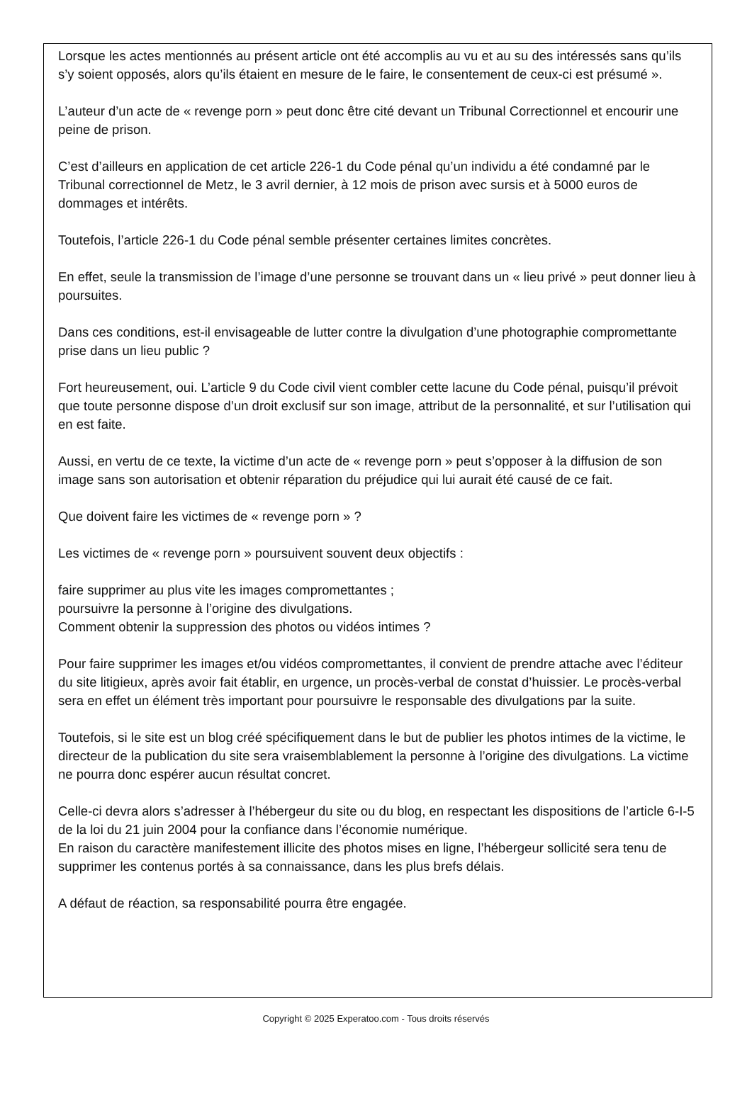Lorsque les actes mentionnés au présent article ont été accomplis au vu et au su des intéressés sans qu’ils s’y soient opposés, alors qu’ils étaient en mesure de le faire, le consentement de ceux-ci est présumé ».
L’auteur d’un acte de « revenge porn » peut donc être cité devant un Tribunal Correctionnel et encourir une peine de prison.
C’est d’ailleurs en application de cet article 226-1 du Code pénal qu’un individu a été condamné par le Tribunal correctionnel de Metz, le 3 avril dernier, à 12 mois de prison avec sursis et à 5000 euros de dommages et intérêts.
Toutefois, l’article 226-1 du Code pénal semble présenter certaines limites concrètes.
En effet, seule la transmission de l’image d’une personne se trouvant dans un « lieu privé » peut donner lieu à poursuites.
Dans ces conditions, est-il envisageable de lutter contre la divulgation d’une photographie compromettante prise dans un lieu public ?
Fort heureusement, oui. L’article 9 du Code civil vient combler cette lacune du Code pénal, puisqu’il prévoit que toute personne dispose d’un droit exclusif sur son image, attribut de la personnalité, et sur l’utilisation qui en est faite.
Aussi, en vertu de ce texte, la victime d’un acte de « revenge porn » peut s’opposer à la diffusion de son image sans son autorisation et obtenir réparation du préjudice qui lui aurait été causé de ce fait.
Que doivent faire les victimes de « revenge porn » ?
Les victimes de « revenge porn » poursuivent souvent deux objectifs :
faire supprimer au plus vite les images compromettantes ;
poursuivre la personne à l’origine des divulgations.
Comment obtenir la suppression des photos ou vidéos intimes ?
Pour faire supprimer les images et/ou vidéos compromettantes, il convient de prendre attache avec l’éditeur du site litigieux, après avoir fait établir, en urgence, un procès-verbal de constat d’huissier. Le procès-verbal sera en effet un élément très important pour poursuivre le responsable des divulgations par la suite.
Toutefois, si le site est un blog créé spécifiquement dans le but de publier les photos intimes de la victime, le directeur de la publication du site sera vraisemblablement la personne à l’origine des divulgations. La victime ne pourra donc espérer aucun résultat concret.
Celle-ci devra alors s’adresser à l’hébergeur du site ou du blog, en respectant les dispositions de l’article 6-I-5 de la loi du 21 juin 2004 pour la confiance dans l’économie numérique.
En raison du caractère manifestement illicite des photos mises en ligne, l’hébergeur sollicité sera tenu de supprimer les contenus portés à sa connaissance, dans les plus brefs délais.
A défaut de réaction, sa responsabilité pourra être engagée.
Copyright © 2025 Experatoo.com - Tous droits réservés